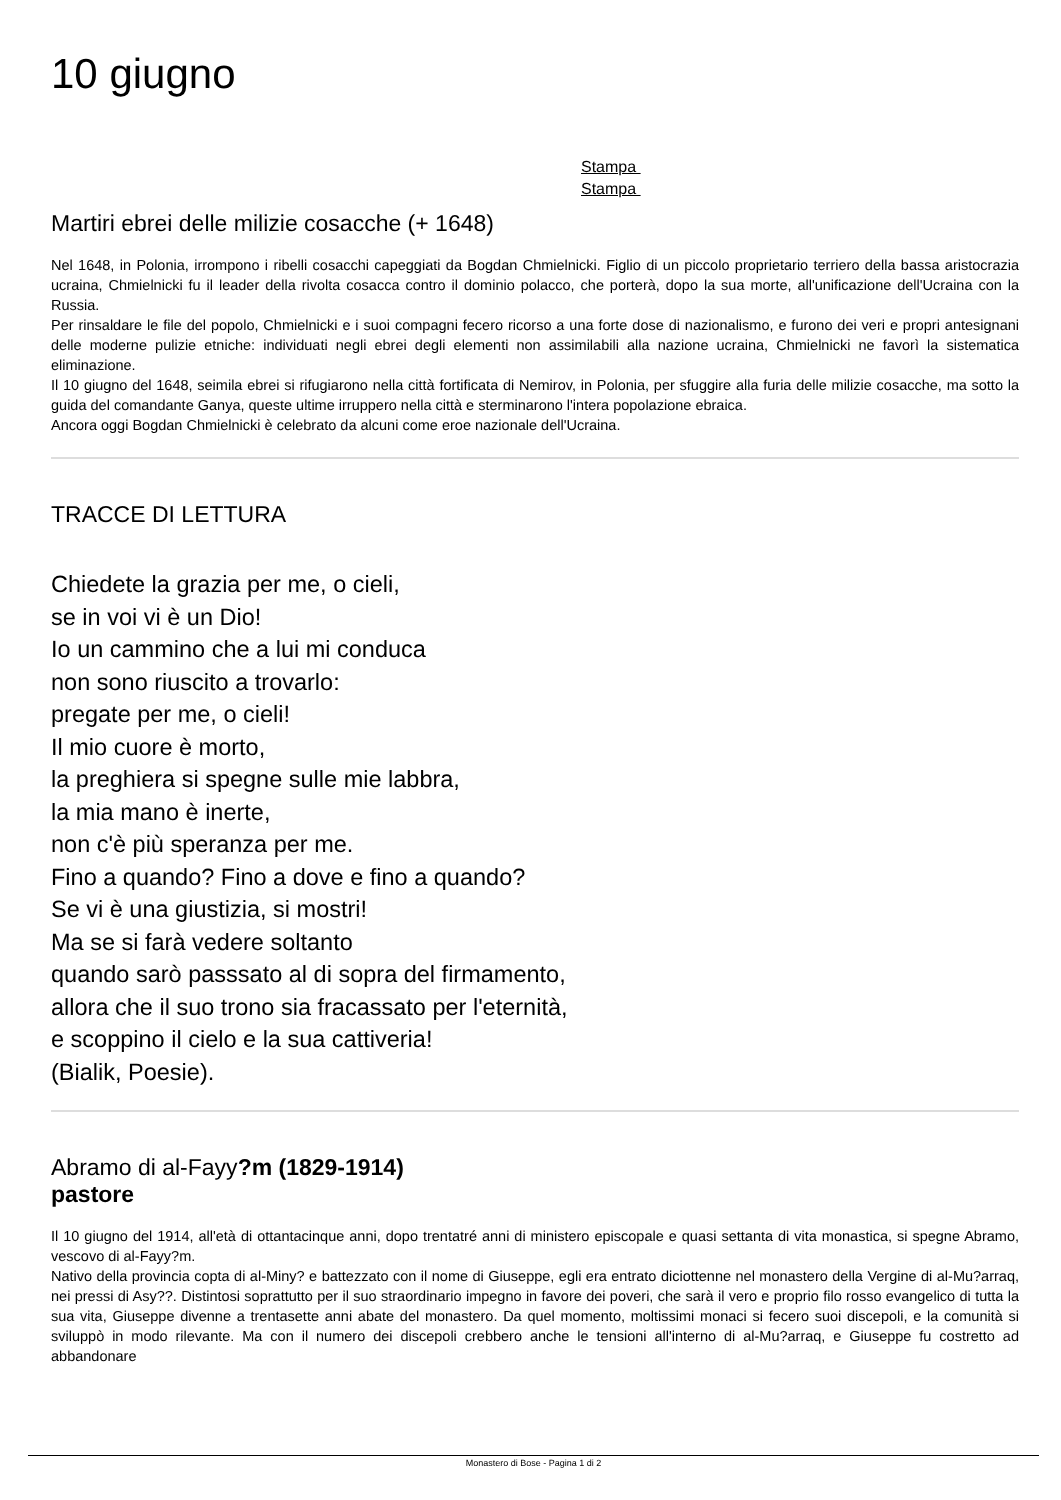10 giugno
Stampa
Stampa
Martiri ebrei delle milizie cosacche (+ 1648)
Nel 1648, in Polonia, irrompono i ribelli cosacchi capeggiati da Bogdan Chmielnicki. Figlio di un piccolo proprietario terriero della bassa aristocrazia ucraina, Chmielnicki fu il leader della rivolta cosacca contro il dominio polacco, che porterà, dopo la sua morte, all'unificazione dell'Ucraina con la Russia.
Per rinsaldare le file del popolo, Chmielnicki e i suoi compagni fecero ricorso a una forte dose di nazionalismo, e furono dei veri e propri antesignani delle moderne pulizie etniche: individuati negli ebrei degli elementi non assimilabili alla nazione ucraina, Chmielnicki ne favorì la sistematica eliminazione.
Il 10 giugno del 1648, seimila ebrei si rifugiarono nella città fortificata di Nemirov, in Polonia, per sfuggire alla furia delle milizie cosacche, ma sotto la guida del comandante Ganya, queste ultime irruppero nella città e sterminarono l'intera popolazione ebraica.
Ancora oggi Bogdan Chmielnicki è celebrato da alcuni come eroe nazionale dell'Ucraina.
TRACCE DI LETTURA
Chiedete la grazia per me, o cieli,
se in voi vi è un Dio!
Io un cammino che a lui mi conduca
non sono riuscito a trovarlo:
pregate per me, o cieli!
Il mio cuore è morto,
la preghiera si spegne sulle mie labbra,
la mia mano è inerte,
non c'è più speranza per me.
Fino a quando? Fino a dove e fino a quando?
Se vi è una giustizia, si mostri!
Ma se si farà vedere soltanto
quando sarò passsato al di sopra del firmamento,
allora che il suo trono sia fracassato per l'eternità,
e scoppino il cielo e la sua cattiveria!
(Bialik, Poesie).
Abramo di al-Fayy?m (1829-1914)
pastore
Il 10 giugno del 1914, all'età di ottantacinque anni, dopo trentatré anni di ministero episcopale e quasi settanta di vita monastica, si spegne Abramo, vescovo di al-Fayy?m.
Nativo della provincia copta di al-Miny? e battezzato con il nome di Giuseppe, egli era entrato diciottenne nel monastero della Vergine di al-Mu?arraq, nei pressi di Asy??. Distintosi soprattutto per il suo straordinario impegno in favore dei poveri, che sarà il vero e proprio filo rosso evangelico di tutta la sua vita, Giuseppe divenne a trentasette anni abate del monastero. Da quel momento, moltissimi monaci si fecero suoi discepoli, e la comunità si sviluppò in modo rilevante. Ma con il numero dei discepoli crebbero anche le tensioni all'interno di al-Mu?arraq, e Giuseppe fu costretto ad abbandonare
Monastero di Bose - Pagina 1 di 2